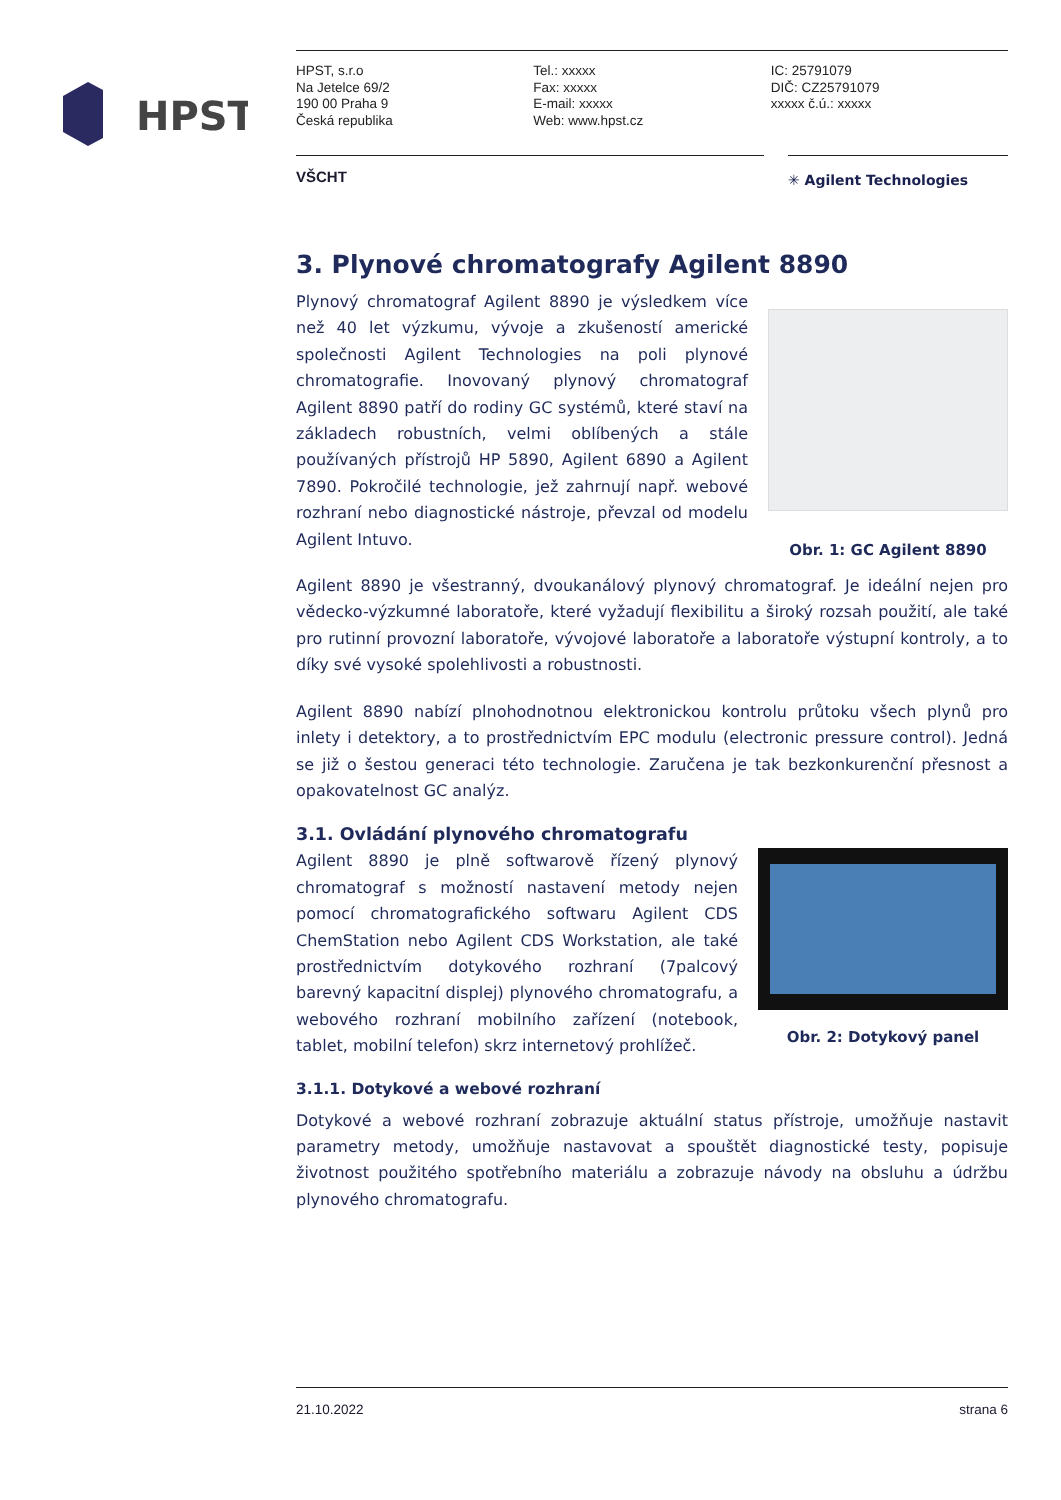HPST
HPST, s.r.o
Na Jetelce 69/2
190 00 Praha 9
Česká republika
Tel.: xxxxx
Fax: xxxxx
E-mail: xxxxx
Web: www.hpst.cz
IC: 25791079
DIČ: CZ25791079
xxxxx č.ú.: xxxxx
VŠCHT
✳ Agilent Technologies
3. Plynové chromatografy Agilent 8890
Obr. 1: GC Agilent 8890
Plynový chromatograf Agilent 8890 je výsledkem více než 40 let výzkumu, vývoje a zkušeností americké společnosti Agilent Technologies na poli plynové chromatografie. Inovovaný plynový chromatograf Agilent 8890 patří do rodiny GC systémů, které staví na základech robustních, velmi oblíbených a stále používaných přístrojů HP 5890, Agilent 6890 a Agilent 7890. Pokročilé technologie, jež zahrnují např. webové rozhraní nebo diagnostické nástroje, převzal od modelu Agilent Intuvo.
Agilent 8890 je všestranný, dvoukanálový plynový chromatograf. Je ideální nejen pro vědecko-výzkumné laboratoře, které vyžadují flexibilitu a široký rozsah použití, ale také pro rutinní provozní laboratoře, vývojové laboratoře a laboratoře výstupní kontroly, a to díky své vysoké spolehlivosti a robustnosti.
Agilent 8890 nabízí plnohodnotnou elektronickou kontrolu průtoku všech plynů pro inlety i detektory, a to prostřednictvím EPC modulu (electronic pressure control). Jedná se již o šestou generaci této technologie. Zaručena je tak bezkonkurenční přesnost a opakovatelnost GC analýz.
3.1. Ovládání plynového chromatografu
Obr. 2: Dotykový panel
Agilent 8890 je plně softwarově řízený plynový chromatograf s možností nastavení metody nejen pomocí chromatografického softwaru Agilent CDS ChemStation nebo Agilent CDS Workstation, ale také prostřednictvím dotykového rozhraní (7palcový barevný kapacitní displej) plynového chromatografu, a webového rozhraní mobilního zařízení (notebook, tablet, mobilní telefon) skrz internetový prohlížeč.
3.1.1. Dotykové a webové rozhraní
Dotykové a webové rozhraní zobrazuje aktuální status přístroje, umožňuje nastavit parametry metody, umožňuje nastavovat a spouštět diagnostické testy, popisuje životnost použitého spotřebního materiálu a zobrazuje návody na obsluhu a údržbu plynového chromatografu.
21.10.2022 strana 6